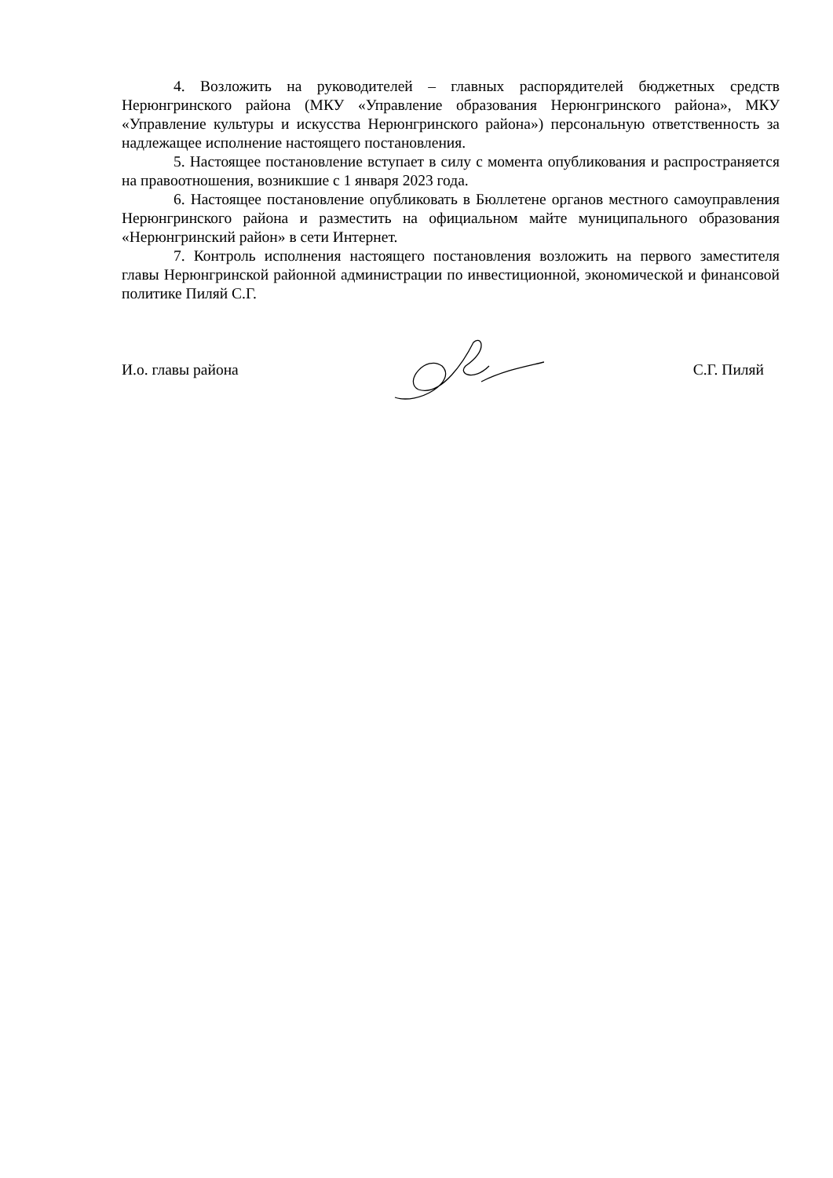4. Возложить на руководителей – главных распорядителей бюджетных средств Нерюнгринского района (МКУ «Управление образования Нерюнгринского района», МКУ «Управление культуры и искусства Нерюнгринского района») персональную ответственность за надлежащее исполнение настоящего постановления.
5. Настоящее постановление вступает в силу с момента опубликования и распространяется на правоотношения, возникшие с 1 января 2023 года.
6. Настоящее постановление опубликовать в Бюллетене органов местного самоуправления Нерюнгринского района и разместить на официальном майте муниципального образования «Нерюнгринский район» в сети Интернет.
7. Контроль исполнения настоящего постановления возложить на первого заместителя главы Нерюнгринской районной администрации по инвестиционной, экономической и финансовой политике Пиляй С.Г.
И.о. главы района С.Г. Пиляй